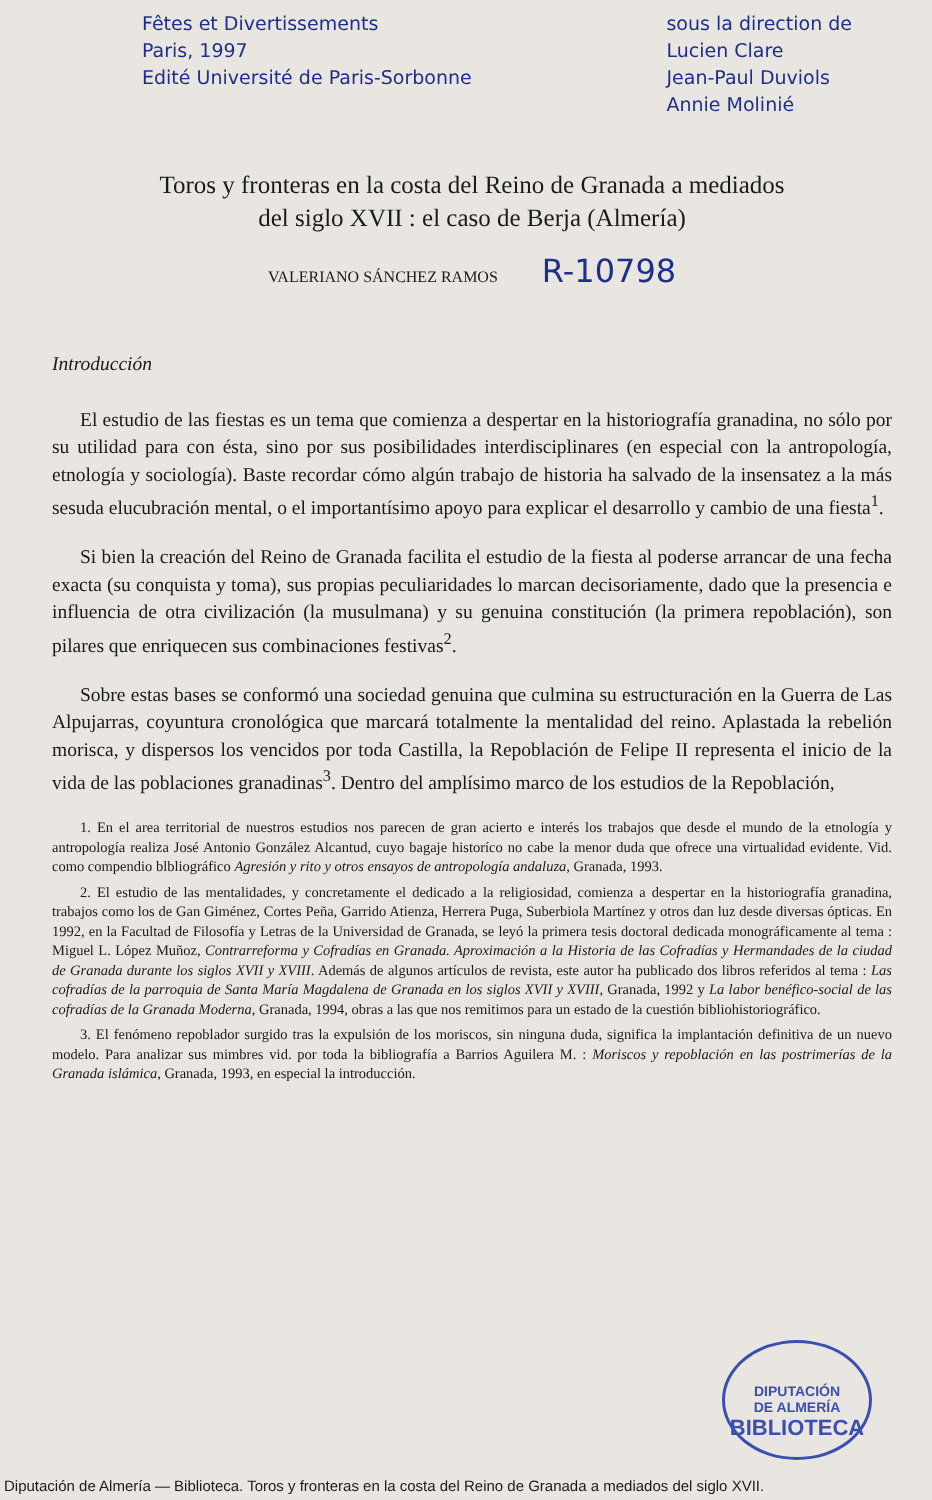Fêtes et Divertissements
Paris, 1997
Edité Université de Paris-Sorbonne
sous la direction de
Lucien Clare
Jean-Paul Duviols
Annie Molinié
Toros y fronteras en la costa del Reino de Granada a mediados
del siglo XVII : el caso de Berja (Almería)
VALERIANO SÁNCHEZ RAMOS R-10798
Introducción
El estudio de las fiestas es un tema que comienza a despertar en la historiografía granadina, no sólo por su utilidad para con ésta, sino por sus posibilidades interdisciplinares (en especial con la antropología, etnología y sociología). Baste recordar cómo algún trabajo de historia ha salvado de la insensatez a la más sesuda elucubración mental, o el importantísimo apoyo para explicar el desarrollo y cambio de una fiesta<sup>1</sup>.
Si bien la creación del Reino de Granada facilita el estudio de la fiesta al poderse arrancar de una fecha exacta (su conquista y toma), sus propias peculiaridades lo marcan decisoriamente, dado que la presencia e influencia de otra civilización (la musulmana) y su genuina constitución (la primera repoblación), son pilares que enriquecen sus combinaciones festivas<sup>2</sup>.
Sobre estas bases se conformó una sociedad genuina que culmina su estructuración en la Guerra de Las Alpujarras, coyuntura cronológica que marcará totalmente la mentalidad del reino. Aplastada la rebelión morisca, y dispersos los vencidos por toda Castilla, la Repoblación de Felipe II representa el inicio de la vida de las poblaciones granadinas<sup>3</sup>. Dentro del amplísimo marco de los estudios de la Repoblación,
1. En el area territorial de nuestros estudios nos parecen de gran acierto e interés los trabajos que desde el mundo de la etnología y antropología realiza José Antonio González Alcantud, cuyo bagaje historíco no cabe la menor duda que ofrece una virtualidad evidente. Vid. como compendio blbliográfico Agresión y rito y otros ensayos de antropología andaluza, Granada, 1993.
2. El estudio de las mentalidades, y concretamente el dedicado a la religiosidad, comienza a despertar en la historiografía granadina, trabajos como los de Gan Giménez, Cortes Peña, Garrido Atienza, Herrera Puga, Suberbiola Martínez y otros dan luz desde diversas ópticas. En 1992, en la Facultad de Filosofía y Letras de la Universidad de Granada, se leyó la primera tesis doctoral dedicada monográficamente al tema : Miguel L. López Muñoz, Contrarreforma y Cofradías en Granada. Aproximación a la Historia de las Cofradías y Hermandades de la ciudad de Granada durante los siglos XVII y XVIII. Además de algunos artículos de revista, este autor ha publicado dos libros referidos al tema : Las cofradías de la parroquia de Santa María Magdalena de Granada en los siglos XVII y XVIII, Granada, 1992 y La labor benéfico-social de las cofradías de la Granada Moderna, Granada, 1994, obras a las que nos remitimos para un estado de la cuestión bibliohistoriográfico.
3. El fenómeno repoblador surgido tras la expulsión de los moriscos, sin ninguna duda, significa la implantación definitiva de un nuevo modelo. Para analizar sus mimbres vid. por toda la bibliografía a Barrios Aguilera M. : Moriscos y repoblación en las postrimerías de la Granada islámica, Granada, 1993, en especial la introducción.
DIPUTACIÓN
DE ALMERÍA
BIBLIOTECA
Diputación de Almería — Biblioteca. Toros y fronteras en la costa del Reino de Granada a mediados del siglo XVII.